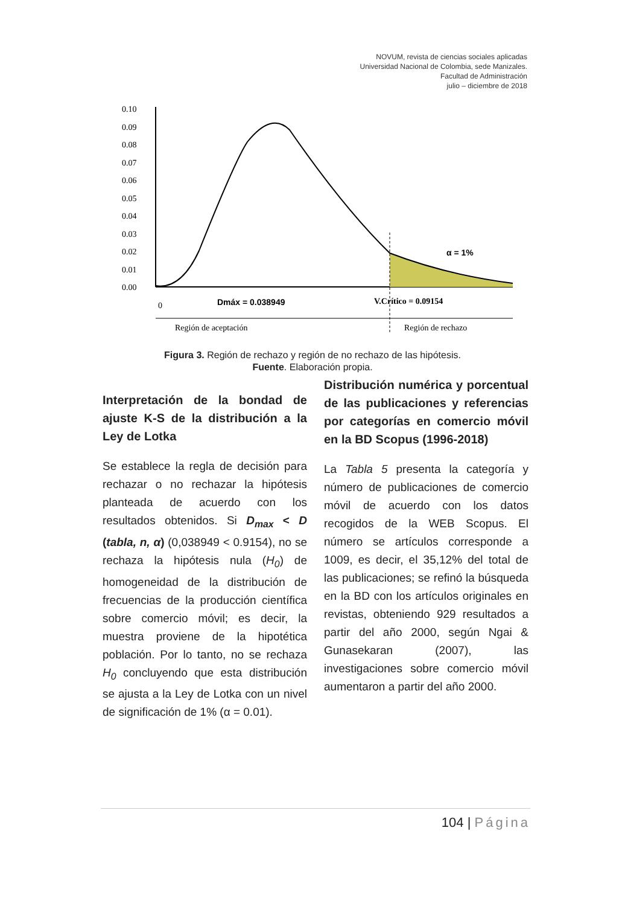NOVUM, revista de ciencias sociales aplicadas
Universidad Nacional de Colombia, sede Manizales.
Facultad de Administración
julio – diciembre de 2018
0.10
0.09
0.08
0.07
0.06
0.05
0.04
0.03
0.02
0.01
0.00
α = 1%
0
Dmáx = 0.038949
V.Crítico = 0.09154
Región de aceptación
Región de rechazo
Figura 3. Región de rechazo y región de no rechazo de las hipótesis.
Fuente. Elaboración propia.
Interpretación de la bondad de ajuste K-S de la distribución a la Ley de Lotka
Se establece la regla de decisión para rechazar o no rechazar la hipótesis planteada de acuerdo con los resultados obtenidos. Si D<sub>max</sub> < D (tabla, n, α) (0,038949 < 0.9154), no se rechaza la hipótesis nula (H<sub>0</sub>) de homogeneidad de la distribución de frecuencias de la producción científica sobre comercio móvil; es decir, la muestra proviene de la hipotética población. Por lo tanto, no se rechaza H<sub>0</sub> concluyendo que esta distribución se ajusta a la Ley de Lotka con un nivel de significación de 1% (α = 0.01).
Distribución numérica y porcentual de las publicaciones y referencias por categorías en comercio móvil en la BD Scopus (1996-2018)
La Tabla 5 presenta la categoría y número de publicaciones de comercio móvil de acuerdo con los datos recogidos de la WEB Scopus. El número se artículos corresponde a 1009, es decir, el 35,12% del total de las publicaciones; se refinó la búsqueda en la BD con los artículos originales en revistas, obteniendo 929 resultados a partir del año 2000, según Ngai & Gunasekaran (2007), las investigaciones sobre comercio móvil aumentaron a partir del año 2000.
104 | Página